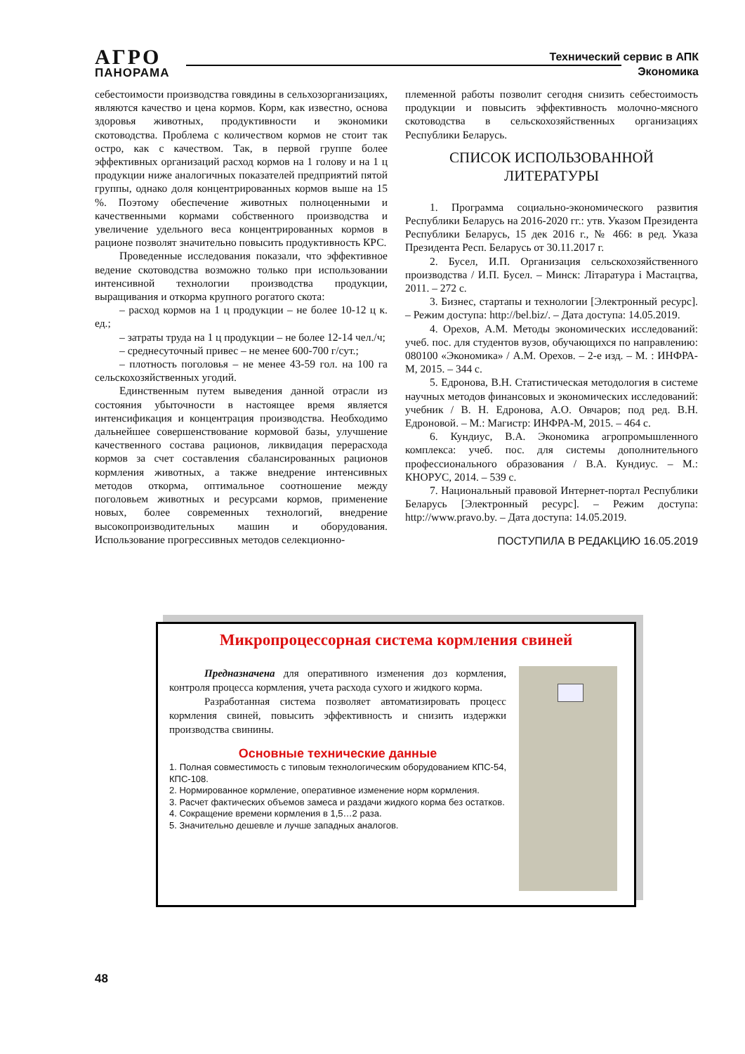АГРО
ПАНОРАМА
Технический сервис в АПК
Экономика
себестоимости производства говядины в сельхозорганизациях, являются качество и цена кормов. Корм, как известно, основа здоровья животных, продуктивности и экономики скотоводства. Проблема с количеством кормов не стоит так остро, как с качеством. Так, в первой группе более эффективных организаций расход кормов на 1 голову и на 1 ц продукции ниже аналогичных показателей предприятий пятой группы, однако доля концентрированных кормов выше на 15 %. Поэтому обеспечение животных полноценными и качественными кормами собственного производства и увеличение удельного веса концентрированных кормов в рационе позволят значительно повысить продуктивность КРС.
Проведенные исследования показали, что эффективное ведение скотоводства возможно только при использовании интенсивной технологии производства продукции, выращивания и откорма крупного рогатого скота:
– расход кормов на 1 ц продукции – не более 10-12 ц к. ед.;
– затраты труда на 1 ц продукции – не более 12-14 чел./ч;
– среднесуточный привес – не менее 600-700 г/сут.;
– плотность поголовья – не менее 43-59 гол. на 100 га сельскохозяйственных угодий.
Единственным путем выведения данной отрасли из состояния убыточности в настоящее время является интенсификация и концентрация производства. Необходимо дальнейшее совершенствование кормовой базы, улучшение качественного состава рационов, ликвидация перерасхода кормов за счет составления сбалансированных рационов кормления животных, а также внедрение интенсивных методов откорма, оптимальное соотношение между поголовьем животных и ресурсами кормов, применение новых, более современных технологий, внедрение высокопроизводительных машин и оборудования. Использование прогрессивных методов селекционно-
племенной работы позволит сегодня снизить себестоимость продукции и повысить эффективность молочно-мясного скотоводства в сельскохозяйственных организациях Республики Беларусь.
СПИСОК ИСПОЛЬЗОВАННОЙ
ЛИТЕРАТУРЫ
1. Программа социально-экономического развития Республики Беларусь на 2016-2020 гг.: утв. Указом Президента Республики Беларусь, 15 дек 2016 г., № 466: в ред. Указа Президента Респ. Беларусь от 30.11.2017 г.
2. Бусел, И.П. Организация сельскохозяйственного производства / И.П. Бусел. – Минск: Літаратура і Мастацтва, 2011. – 272 с.
3. Бизнес, стартапы и технологии [Электронный ресурс]. – Режим доступа: http://bel.biz/. – Дата доступа: 14.05.2019.
4. Орехов, А.М. Методы экономических исследований: учеб. пос. для студентов вузов, обучающихся по направлению: 080100 «Экономика» / А.М. Орехов. – 2-е изд. – М. : ИНФРА-М, 2015. – 344 с.
5. Едронова, В.Н. Статистическая методология в системе научных методов финансовых и экономических исследований: учебник / В. Н. Едронова, А.О. Овчаров; под ред. В.Н. Едроновой. – М.: Магистр: ИНФРА-М, 2015. – 464 с.
6. Кундиус, В.А. Экономика агропромышленного комплекса: учеб. пос. для системы дополнительного профессионального образования / В.А. Кундиус. – М.: КНОРУС, 2014. – 539 с.
7. Национальный правовой Интернет-портал Республики Беларусь [Электронный ресурс]. – Режим доступа: http://www.pravo.by. – Дата доступа: 14.05.2019.
ПОСТУПИЛА В РЕДАКЦИЮ 16.05.2019
Микропроцессорная система кормления свиней
Предназначена для оперативного изменения доз кормления, контроля процесса кормления, учета расхода сухого и жидкого корма.
Разработанная система позволяет автоматизировать процесс кормления свиней, повысить эффективность и снизить издержки производства свинины.
Основные технические данные
1. Полная совместимость с типовым технологическим оборудованием КПС-54, КПС-108.
2. Нормированное кормление, оперативное изменение норм кормления.
3. Расчет фактических объемов замеса и раздачи жидкого корма без остатков.
4. Сокращение времени кормления в 1,5…2 раза.
5. Значительно дешевле и лучше западных аналогов.
48